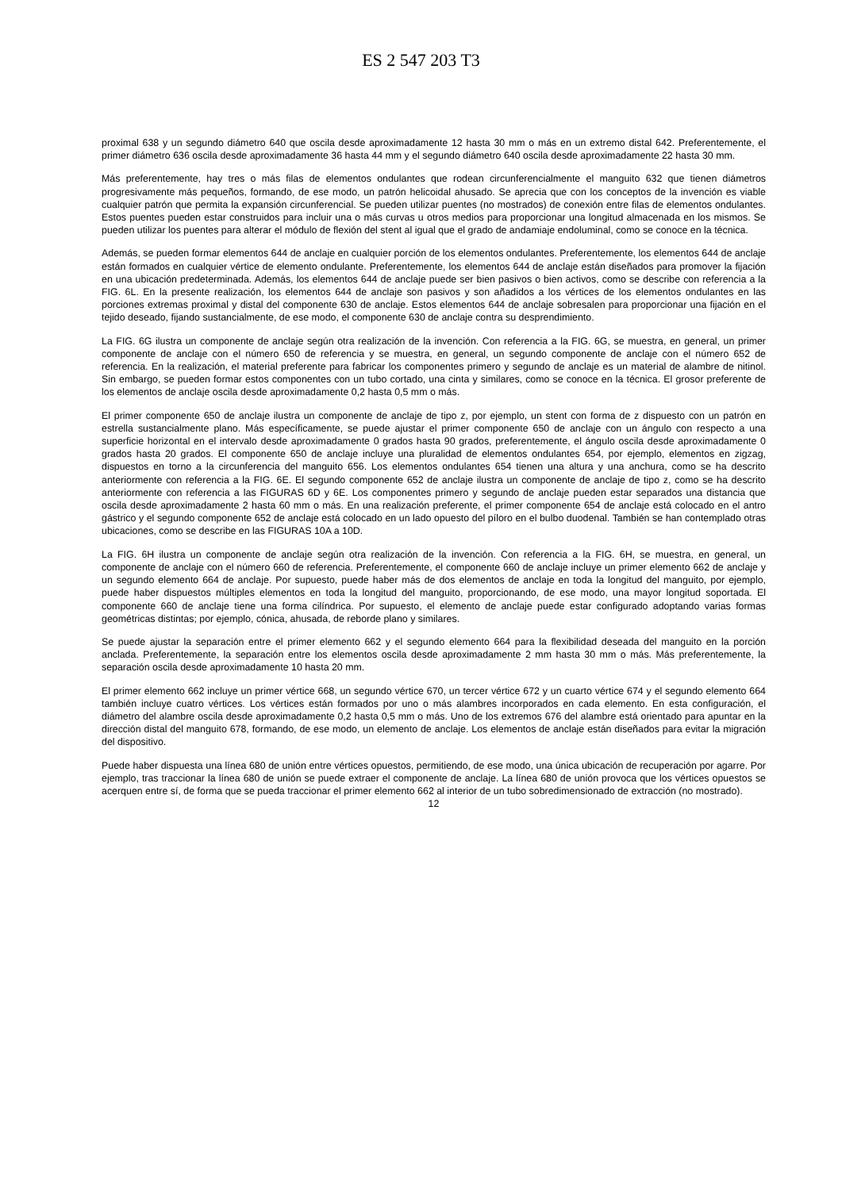ES 2 547 203 T3
proximal 638 y un segundo diámetro 640 que oscila desde aproximadamente 12 hasta 30 mm o más en un extremo distal 642. Preferentemente, el primer diámetro 636 oscila desde aproximadamente 36 hasta 44 mm y el segundo diámetro 640 oscila desde aproximadamente 22 hasta 30 mm.
Más preferentemente, hay tres o más filas de elementos ondulantes que rodean circunferencialmente el manguito 632 que tienen diámetros progresivamente más pequeños, formando, de ese modo, un patrón helicoidal ahusado. Se aprecia que con los conceptos de la invención es viable cualquier patrón que permita la expansión circunferencial. Se pueden utilizar puentes (no mostrados) de conexión entre filas de elementos ondulantes. Estos puentes pueden estar construidos para incluir una o más curvas u otros medios para proporcionar una longitud almacenada en los mismos. Se pueden utilizar los puentes para alterar el módulo de flexión del stent al igual que el grado de andamiaje endoluminal, como se conoce en la técnica.
Además, se pueden formar elementos 644 de anclaje en cualquier porción de los elementos ondulantes. Preferentemente, los elementos 644 de anclaje están formados en cualquier vértice de elemento ondulante. Preferentemente, los elementos 644 de anclaje están diseñados para promover la fijación en una ubicación predeterminada. Además, los elementos 644 de anclaje puede ser bien pasivos o bien activos, como se describe con referencia a la FIG. 6L. En la presente realización, los elementos 644 de anclaje son pasivos y son añadidos a los vértices de los elementos ondulantes en las porciones extremas proximal y distal del componente 630 de anclaje. Estos elementos 644 de anclaje sobresalen para proporcionar una fijación en el tejido deseado, fijando sustancialmente, de ese modo, el componente 630 de anclaje contra su desprendimiento.
La FIG. 6G ilustra un componente de anclaje según otra realización de la invención. Con referencia a la FIG. 6G, se muestra, en general, un primer componente de anclaje con el número 650 de referencia y se muestra, en general, un segundo componente de anclaje con el número 652 de referencia. En la realización, el material preferente para fabricar los componentes primero y segundo de anclaje es un material de alambre de nitinol. Sin embargo, se pueden formar estos componentes con un tubo cortado, una cinta y similares, como se conoce en la técnica. El grosor preferente de los elementos de anclaje oscila desde aproximadamente 0,2 hasta 0,5 mm o más.
El primer componente 650 de anclaje ilustra un componente de anclaje de tipo z, por ejemplo, un stent con forma de z dispuesto con un patrón en estrella sustancialmente plano. Más específicamente, se puede ajustar el primer componente 650 de anclaje con un ángulo con respecto a una superficie horizontal en el intervalo desde aproximadamente 0 grados hasta 90 grados, preferentemente, el ángulo oscila desde aproximadamente 0 grados hasta 20 grados. El componente 650 de anclaje incluye una pluralidad de elementos ondulantes 654, por ejemplo, elementos en zigzag, dispuestos en torno a la circunferencia del manguito 656. Los elementos ondulantes 654 tienen una altura y una anchura, como se ha descrito anteriormente con referencia a la FIG. 6E. El segundo componente 652 de anclaje ilustra un componente de anclaje de tipo z, como se ha descrito anteriormente con referencia a las FIGURAS 6D y 6E. Los componentes primero y segundo de anclaje pueden estar separados una distancia que oscila desde aproximadamente 2 hasta 60 mm o más. En una realización preferente, el primer componente 654 de anclaje está colocado en el antro gástrico y el segundo componente 652 de anclaje está colocado en un lado opuesto del píloro en el bulbo duodenal. También se han contemplado otras ubicaciones, como se describe en las FIGURAS 10A a 10D.
La FIG. 6H ilustra un componente de anclaje según otra realización de la invención. Con referencia a la FIG. 6H, se muestra, en general, un componente de anclaje con el número 660 de referencia. Preferentemente, el componente 660 de anclaje incluye un primer elemento 662 de anclaje y un segundo elemento 664 de anclaje. Por supuesto, puede haber más de dos elementos de anclaje en toda la longitud del manguito, por ejemplo, puede haber dispuestos múltiples elementos en toda la longitud del manguito, proporcionando, de ese modo, una mayor longitud soportada. El componente 660 de anclaje tiene una forma cilíndrica. Por supuesto, el elemento de anclaje puede estar configurado adoptando varias formas geométricas distintas; por ejemplo, cónica, ahusada, de reborde plano y similares.
Se puede ajustar la separación entre el primer elemento 662 y el segundo elemento 664 para la flexibilidad deseada del manguito en la porción anclada. Preferentemente, la separación entre los elementos oscila desde aproximadamente 2 mm hasta 30 mm o más. Más preferentemente, la separación oscila desde aproximadamente 10 hasta 20 mm.
El primer elemento 662 incluye un primer vértice 668, un segundo vértice 670, un tercer vértice 672 y un cuarto vértice 674 y el segundo elemento 664 también incluye cuatro vértices. Los vértices están formados por uno o más alambres incorporados en cada elemento. En esta configuración, el diámetro del alambre oscila desde aproximadamente 0,2 hasta 0,5 mm o más. Uno de los extremos 676 del alambre está orientado para apuntar en la dirección distal del manguito 678, formando, de ese modo, un elemento de anclaje. Los elementos de anclaje están diseñados para evitar la migración del dispositivo.
Puede haber dispuesta una línea 680 de unión entre vértices opuestos, permitiendo, de ese modo, una única ubicación de recuperación por agarre. Por ejemplo, tras traccionar la línea 680 de unión se puede extraer el componente de anclaje. La línea 680 de unión provoca que los vértices opuestos se acerquen entre sí, de forma que se pueda traccionar el primer elemento 662 al interior de un tubo sobredimensionado de extracción (no mostrado).
12